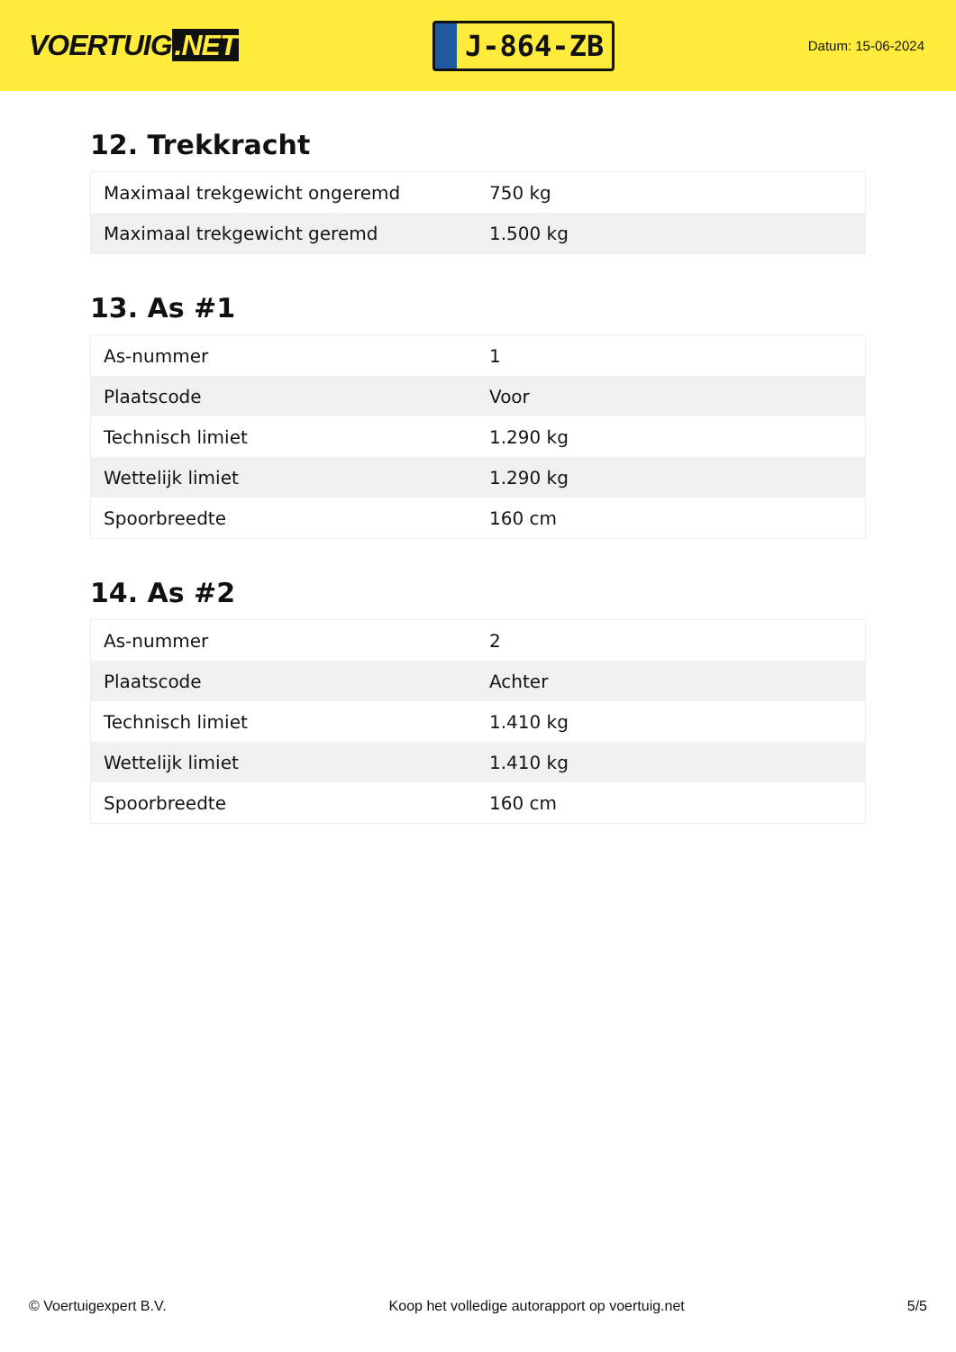VOERTUIG.NET
J-864-ZB
Datum: 15-06-2024
12. Trekkracht
| Maximaal trekgewicht ongeremd | 750 kg |
| Maximaal trekgewicht geremd | 1.500 kg |
13. As #1
| As-nummer | 1 |
| Plaatscode | Voor |
| Technisch limiet | 1.290 kg |
| Wettelijk limiet | 1.290 kg |
| Spoorbreedte | 160 cm |
14. As #2
| As-nummer | 2 |
| Plaatscode | Achter |
| Technisch limiet | 1.410 kg |
| Wettelijk limiet | 1.410 kg |
| Spoorbreedte | 160 cm |
© Voertuigexpert B.V. Koop het volledige autorapport op voertuig.net 5/5